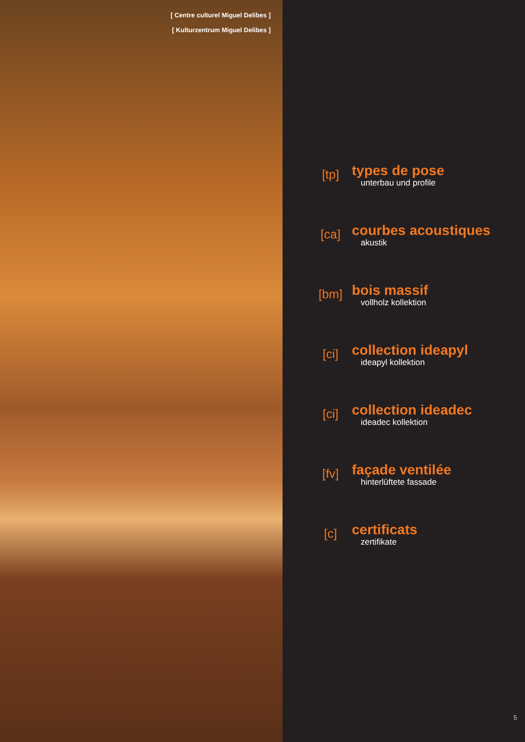[ Centre culturel Miguel Delibes ]
[ Kulturzentrum Miguel Delibes ]
[tp]
types de pose
unterbau und profile
[ca]
courbes acoustiques
akustik
[bm]
bois massif
vollholz kollektion
[ci]
collection ideapyl
ideapyl kollektion
[ci]
collection ideadec
ideadec kollektion
[fv]
façade ventilée
hinterlüftete fassade
[c]
certificats
zertifikate
5